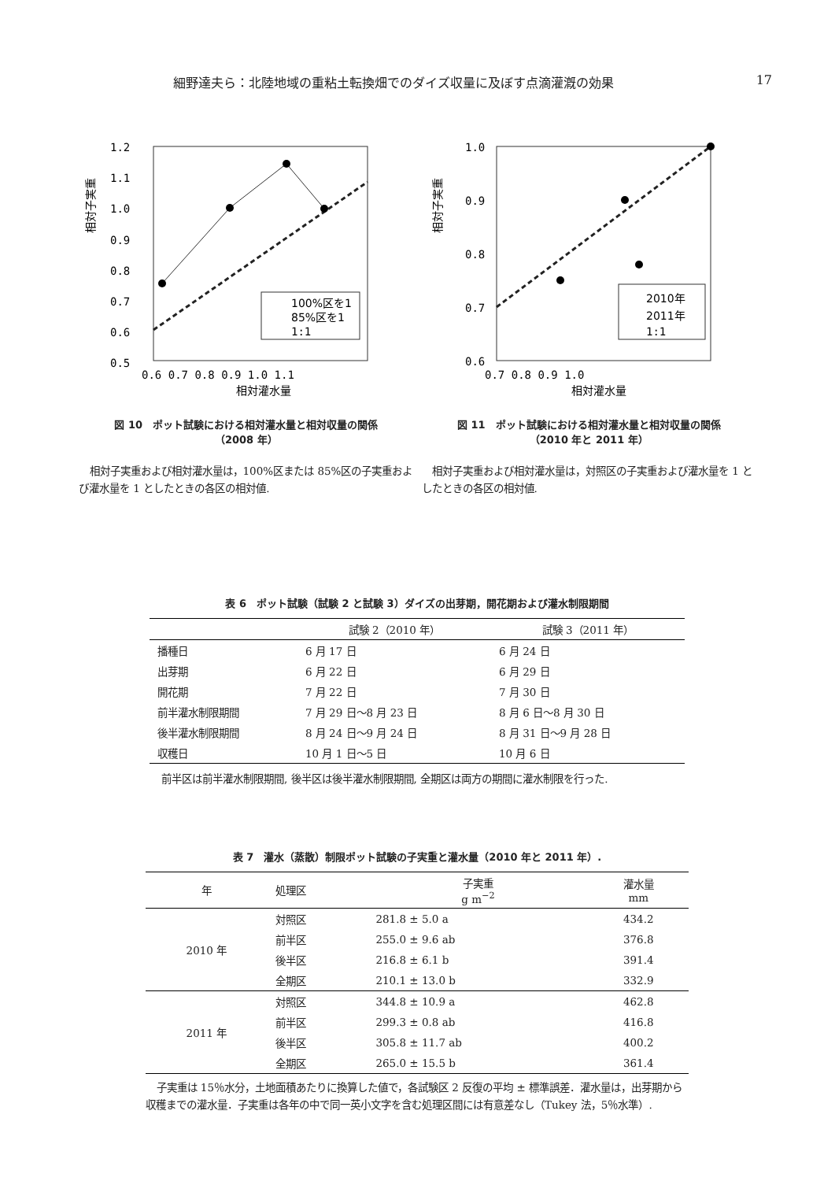細野達夫ら：北陸地域の重粘土転換畑でのダイズ収量に及ぼす点滴灌漑の効果 17
1.2
1.1
1.0
0.9
0.8
0.7
0.6
0.5
0.6 0.7 0.8 0.9 1.0 1.1
相対灌水量
相対子実重
100%区を1
85%区を1
1:1
図 10　ポット試験における相対灌水量と相対収量の関係
（2008 年）
相対子実重および相対灌水量は，100%区または 85%区の子実重および灌水量を 1 としたときの各区の相対値.
1.0
0.9
0.8
0.7
0.6
0.7 0.8 0.9 1.0
相対灌水量
相対子実重
2010年
2011年
1:1
図 11　ポット試験における相対灌水量と相対収量の関係
（2010 年と 2011 年）
相対子実重および相対灌水量は，対照区の子実重および灌水量を 1 としたときの各区の相対値.
表 6　ポット試験（試験 2 と試験 3）ダイズの出芽期，開花期および灌水制限期間
| | 試験 2（2010 年） | 試験 3（2011 年） |
| --- | --- | --- |
| 播種日 | 6 月 17 日 | 6 月 24 日 |
| 出芽期 | 6 月 22 日 | 6 月 29 日 |
| 開花期 | 7 月 22 日 | 7 月 30 日 |
| 前半灌水制限期間 | 7 月 29 日～8 月 23 日 | 8 月 6 日～8 月 30 日 |
| 後半灌水制限期間 | 8 月 24 日～9 月 24 日 | 8 月 31 日～9 月 28 日 |
| 収穫日 | 10 月 1 日～5 日 | 10 月 6 日 |
前半区は前半灌水制限期間, 後半区は後半灌水制限期間, 全期区は両方の期間に灌水制限を行った.
表 7　灌水（蒸散）制限ポット試験の子実重と灌水量（2010 年と 2011 年）.
| 年 | 処理区 | 子実重 g m<sup>−2</sup> | 灌水量 mm |
| --- | --- | --- | --- |
| 2010 年 | 対照区 | 281.8 ± 5.0 a | 434.2 |
| | 前半区 | 255.0 ± 9.6 ab | 376.8 |
| | 後半区 | 216.8 ± 6.1 b | 391.4 |
| | 全期区 | 210.1 ± 13.0 b | 332.9 |
| 2011 年 | 対照区 | 344.8 ± 10.9 a | 462.8 |
| | 前半区 | 299.3 ± 0.8 ab | 416.8 |
| | 後半区 | 305.8 ± 11.7 ab | 400.2 |
| | 全期区 | 265.0 ± 15.5 b | 361.4 |
子実重は 15％水分，土地面積あたりに換算した値で，各試験区 2 反復の平均 ± 標準誤差．灌水量は，出芽期から収穫までの灌水量．子実重は各年の中で同一英小文字を含む処理区間には有意差なし（Tukey 法，5％水準）.